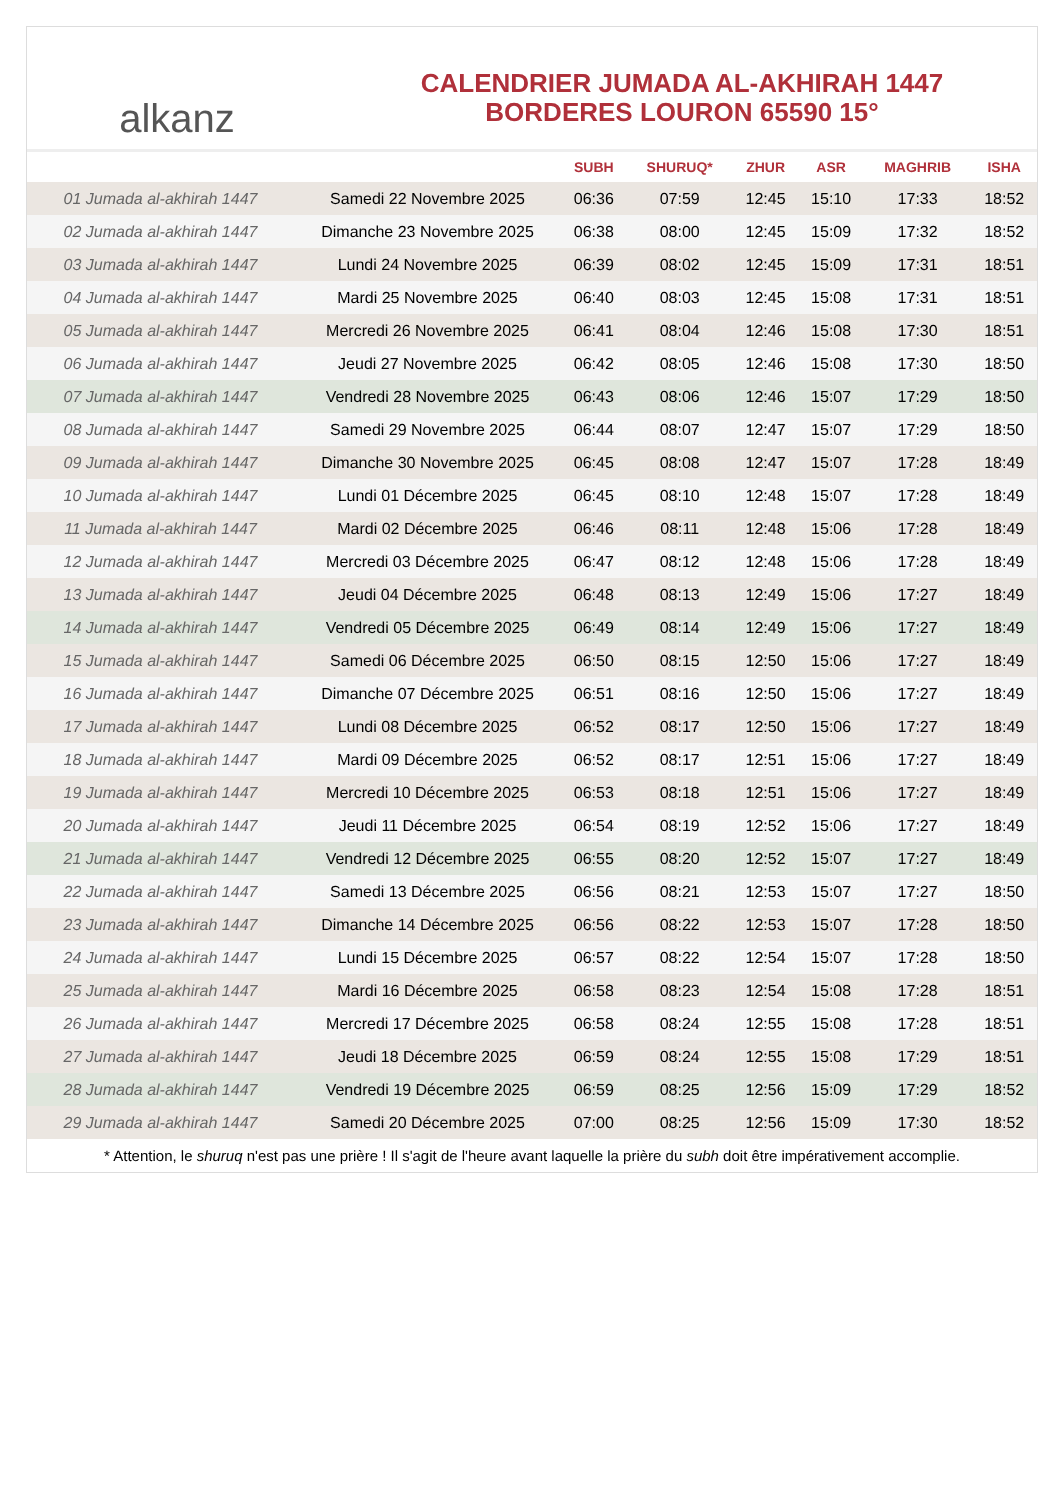alkanz
CALENDRIER JUMADA AL-AKHIRAH 1447
BORDERES LOURON 65590 15°
| | | SUBH | SHURUQ* | ZHUR | ASR | MAGHRIB | ISHA |
| --- | --- | --- | --- | --- | --- | --- | --- |
| 01 Jumada al-akhirah 1447 | Samedi 22 Novembre 2025 | 06:36 | 07:59 | 12:45 | 15:10 | 17:33 | 18:52 |
| 02 Jumada al-akhirah 1447 | Dimanche 23 Novembre 2025 | 06:38 | 08:00 | 12:45 | 15:09 | 17:32 | 18:52 |
| 03 Jumada al-akhirah 1447 | Lundi 24 Novembre 2025 | 06:39 | 08:02 | 12:45 | 15:09 | 17:31 | 18:51 |
| 04 Jumada al-akhirah 1447 | Mardi 25 Novembre 2025 | 06:40 | 08:03 | 12:45 | 15:08 | 17:31 | 18:51 |
| 05 Jumada al-akhirah 1447 | Mercredi 26 Novembre 2025 | 06:41 | 08:04 | 12:46 | 15:08 | 17:30 | 18:51 |
| 06 Jumada al-akhirah 1447 | Jeudi 27 Novembre 2025 | 06:42 | 08:05 | 12:46 | 15:08 | 17:30 | 18:50 |
| 07 Jumada al-akhirah 1447 | Vendredi 28 Novembre 2025 | 06:43 | 08:06 | 12:46 | 15:07 | 17:29 | 18:50 |
| 08 Jumada al-akhirah 1447 | Samedi 29 Novembre 2025 | 06:44 | 08:07 | 12:47 | 15:07 | 17:29 | 18:50 |
| 09 Jumada al-akhirah 1447 | Dimanche 30 Novembre 2025 | 06:45 | 08:08 | 12:47 | 15:07 | 17:28 | 18:49 |
| 10 Jumada al-akhirah 1447 | Lundi 01 Décembre 2025 | 06:45 | 08:10 | 12:48 | 15:07 | 17:28 | 18:49 |
| 11 Jumada al-akhirah 1447 | Mardi 02 Décembre 2025 | 06:46 | 08:11 | 12:48 | 15:06 | 17:28 | 18:49 |
| 12 Jumada al-akhirah 1447 | Mercredi 03 Décembre 2025 | 06:47 | 08:12 | 12:48 | 15:06 | 17:28 | 18:49 |
| 13 Jumada al-akhirah 1447 | Jeudi 04 Décembre 2025 | 06:48 | 08:13 | 12:49 | 15:06 | 17:27 | 18:49 |
| 14 Jumada al-akhirah 1447 | Vendredi 05 Décembre 2025 | 06:49 | 08:14 | 12:49 | 15:06 | 17:27 | 18:49 |
| 15 Jumada al-akhirah 1447 | Samedi 06 Décembre 2025 | 06:50 | 08:15 | 12:50 | 15:06 | 17:27 | 18:49 |
| 16 Jumada al-akhirah 1447 | Dimanche 07 Décembre 2025 | 06:51 | 08:16 | 12:50 | 15:06 | 17:27 | 18:49 |
| 17 Jumada al-akhirah 1447 | Lundi 08 Décembre 2025 | 06:52 | 08:17 | 12:50 | 15:06 | 17:27 | 18:49 |
| 18 Jumada al-akhirah 1447 | Mardi 09 Décembre 2025 | 06:52 | 08:17 | 12:51 | 15:06 | 17:27 | 18:49 |
| 19 Jumada al-akhirah 1447 | Mercredi 10 Décembre 2025 | 06:53 | 08:18 | 12:51 | 15:06 | 17:27 | 18:49 |
| 20 Jumada al-akhirah 1447 | Jeudi 11 Décembre 2025 | 06:54 | 08:19 | 12:52 | 15:06 | 17:27 | 18:49 |
| 21 Jumada al-akhirah 1447 | Vendredi 12 Décembre 2025 | 06:55 | 08:20 | 12:52 | 15:07 | 17:27 | 18:49 |
| 22 Jumada al-akhirah 1447 | Samedi 13 Décembre 2025 | 06:56 | 08:21 | 12:53 | 15:07 | 17:27 | 18:50 |
| 23 Jumada al-akhirah 1447 | Dimanche 14 Décembre 2025 | 06:56 | 08:22 | 12:53 | 15:07 | 17:28 | 18:50 |
| 24 Jumada al-akhirah 1447 | Lundi 15 Décembre 2025 | 06:57 | 08:22 | 12:54 | 15:07 | 17:28 | 18:50 |
| 25 Jumada al-akhirah 1447 | Mardi 16 Décembre 2025 | 06:58 | 08:23 | 12:54 | 15:08 | 17:28 | 18:51 |
| 26 Jumada al-akhirah 1447 | Mercredi 17 Décembre 2025 | 06:58 | 08:24 | 12:55 | 15:08 | 17:28 | 18:51 |
| 27 Jumada al-akhirah 1447 | Jeudi 18 Décembre 2025 | 06:59 | 08:24 | 12:55 | 15:08 | 17:29 | 18:51 |
| 28 Jumada al-akhirah 1447 | Vendredi 19 Décembre 2025 | 06:59 | 08:25 | 12:56 | 15:09 | 17:29 | 18:52 |
| 29 Jumada al-akhirah 1447 | Samedi 20 Décembre 2025 | 07:00 | 08:25 | 12:56 | 15:09 | 17:30 | 18:52 |
* Attention, le shuruq n'est pas une prière ! Il s'agit de l'heure avant laquelle la prière du subh doit être impérativement accomplie.